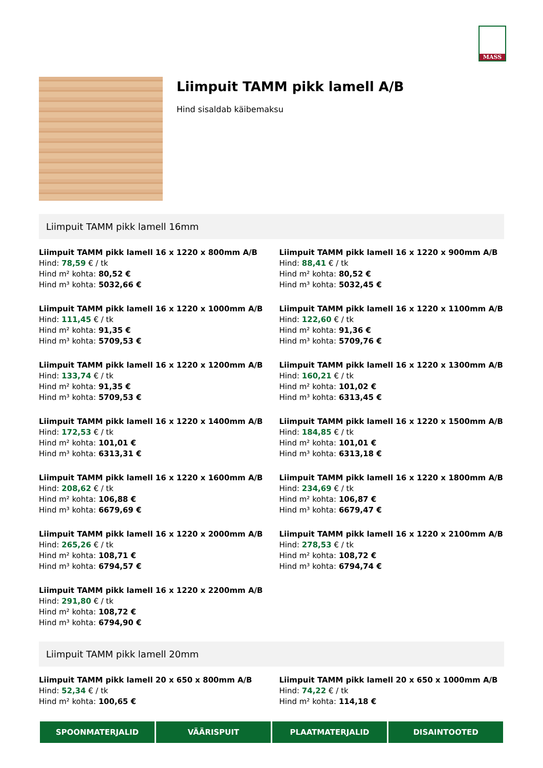MASS
Liimpuit TAMM pikk lamell A/B
Hind sisaldab käibemaksu
Liimpuit TAMM pikk lamell 16mm
Liimpuit TAMM pikk lamell 16 x 1220 x 800mm A/B
Hind: 78,59 € / tk
Hind m² kohta: 80,52 €
Hind m³ kohta: 5032,66 €
Liimpuit TAMM pikk lamell 16 x 1220 x 900mm A/B
Hind: 88,41 € / tk
Hind m² kohta: 80,52 €
Hind m³ kohta: 5032,45 €
Liimpuit TAMM pikk lamell 16 x 1220 x 1000mm A/B
Hind: 111,45 € / tk
Hind m² kohta: 91,35 €
Hind m³ kohta: 5709,53 €
Liimpuit TAMM pikk lamell 16 x 1220 x 1100mm A/B
Hind: 122,60 € / tk
Hind m² kohta: 91,36 €
Hind m³ kohta: 5709,76 €
Liimpuit TAMM pikk lamell 16 x 1220 x 1200mm A/B
Hind: 133,74 € / tk
Hind m² kohta: 91,35 €
Hind m³ kohta: 5709,53 €
Liimpuit TAMM pikk lamell 16 x 1220 x 1300mm A/B
Hind: 160,21 € / tk
Hind m² kohta: 101,02 €
Hind m³ kohta: 6313,45 €
Liimpuit TAMM pikk lamell 16 x 1220 x 1400mm A/B
Hind: 172,53 € / tk
Hind m² kohta: 101,01 €
Hind m³ kohta: 6313,31 €
Liimpuit TAMM pikk lamell 16 x 1220 x 1500mm A/B
Hind: 184,85 € / tk
Hind m² kohta: 101,01 €
Hind m³ kohta: 6313,18 €
Liimpuit TAMM pikk lamell 16 x 1220 x 1600mm A/B
Hind: 208,62 € / tk
Hind m² kohta: 106,88 €
Hind m³ kohta: 6679,69 €
Liimpuit TAMM pikk lamell 16 x 1220 x 1800mm A/B
Hind: 234,69 € / tk
Hind m² kohta: 106,87 €
Hind m³ kohta: 6679,47 €
Liimpuit TAMM pikk lamell 16 x 1220 x 2000mm A/B
Hind: 265,26 € / tk
Hind m² kohta: 108,71 €
Hind m³ kohta: 6794,57 €
Liimpuit TAMM pikk lamell 16 x 1220 x 2100mm A/B
Hind: 278,53 € / tk
Hind m² kohta: 108,72 €
Hind m³ kohta: 6794,74 €
Liimpuit TAMM pikk lamell 16 x 1220 x 2200mm A/B
Hind: 291,80 € / tk
Hind m² kohta: 108,72 €
Hind m³ kohta: 6794,90 €
Liimpuit TAMM pikk lamell 20mm
Liimpuit TAMM pikk lamell 20 x 650 x 800mm A/B
Hind: 52,34 € / tk
Hind m² kohta: 100,65 €
Liimpuit TAMM pikk lamell 20 x 650 x 1000mm A/B
Hind: 74,22 € / tk
Hind m² kohta: 114,18 €
SPOONMATERJALID VÄÄRISPUIT PLAATMATERJALID DISAINTOOTED